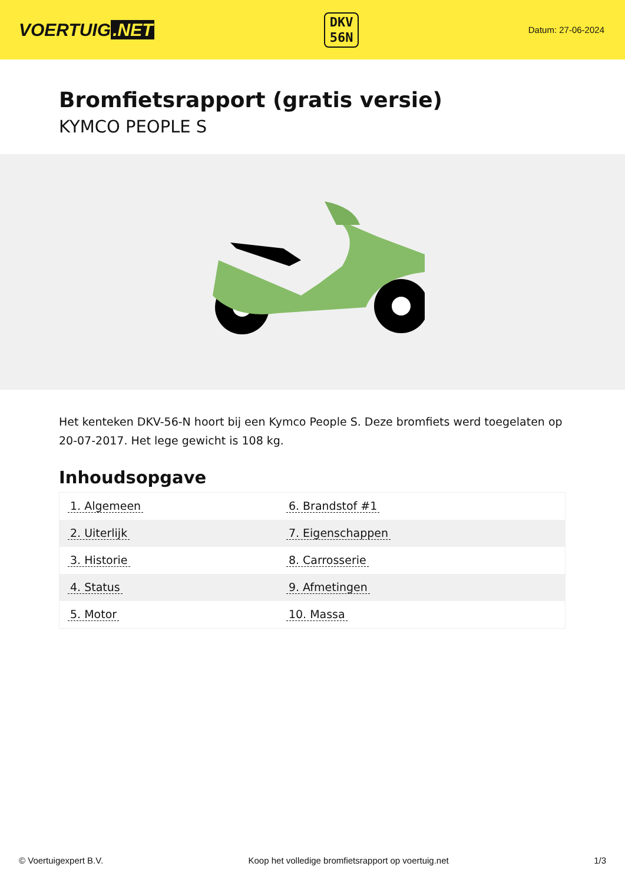VOERTUIG.NET
DKV
56N
Datum: 27-06-2024
Bromfietsrapport (gratis versie)
KYMCO PEOPLE S
Het kenteken DKV-56-N hoort bij een Kymco People S. Deze bromfiets werd toegelaten op 20-07-2017. Het lege gewicht is 108 kg.
Inhoudsopgave
| 1. Algemeen | 6. Brandstof #1 |
| 2. Uiterlijk | 7. Eigenschappen |
| 3. Historie | 8. Carrosserie |
| 4. Status | 9. Afmetingen |
| 5. Motor | 10. Massa |
© Voertuigexpert B.V. Koop het volledige bromfietsrapport op voertuig.net 1/3